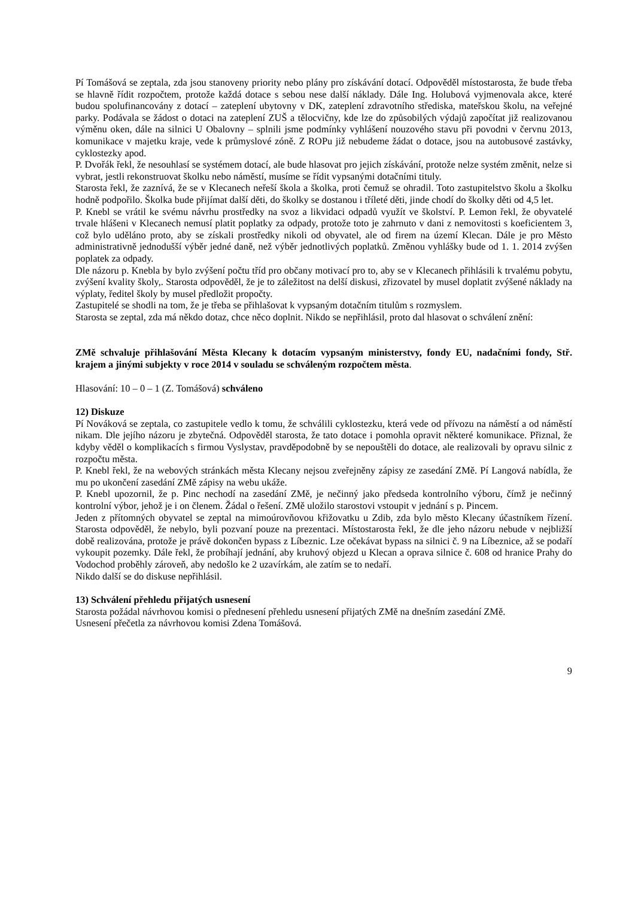Pí Tomášová se zeptala, zda jsou stanoveny priority nebo plány pro získávání dotací. Odpověděl místostarosta, že bude třeba se hlavně řídit rozpočtem, protože každá dotace s sebou nese další náklady. Dále Ing. Holubová vyjmenovala akce, které budou spolufinancovány z dotací – zateplení ubytovny v DK, zateplení zdravotního střediska, mateřskou školu, na veřejné parky. Podávala se žádost o dotaci na zateplení ZUŠ a tělocvičny, kde lze do způsobilých výdajů započítat již realizovanou výměnu oken, dále na silnici U Obalovny – splnili jsme podmínky vyhlášení nouzového stavu při povodni v červnu 2013, komunikace v majetku kraje, vede k průmyslové zóně. Z ROPu již nebudeme žádat o dotace, jsou na autobusové zastávky, cyklostezky apod.
P. Dvořák řekl, že nesouhlasí se systémem dotací, ale bude hlasovat pro jejich získávání, protože nelze systém změnit, nelze si vybrat, jestli rekonstruovat školku nebo náměstí, musíme se řídit vypsanými dotačními tituly.
Starosta řekl, že zaznívá, že se v Klecanech neřeší škola a školka, proti čemuž se ohradil. Toto zastupitelstvo školu a školku hodně podpořilo. Školka bude přijímat další děti, do školky se dostanou i tříleté děti, jinde chodí do školky děti od 4,5 let.
P. Knebl se vrátil ke svému návrhu prostředky na svoz a likvidaci odpadů využít ve školství. P. Lemon řekl, že obyvatelé trvale hlášeni v Klecanech nemusí platit poplatky za odpady, protože toto je zahrnuto v dani z nemovitosti s koeficientem 3, což bylo uděláno proto, aby se získali prostředky nikoli od obyvatel, ale od firem na území Klecan. Dále je pro Město administrativně jednodušší výběr jedné daně, než výběr jednotlivých poplatků. Změnou vyhlášky bude od 1. 1. 2014 zvýšen poplatek za odpady.
Dle názoru p. Knebla by bylo zvýšení počtu tříd pro občany motivací pro to, aby se v Klecanech přihlásili k trvalému pobytu, zvýšení kvality školy,. Starosta odpověděl, že je to záležitost na delší diskusi, zřizovatel by musel doplatit zvýšené náklady na výplaty, ředitel školy by musel předložit propočty.
Zastupitelé se shodli na tom, že je třeba se přihlašovat k vypsaným dotačním titulům s rozmyslem.
Starosta se zeptal, zda má někdo dotaz, chce něco doplnit. Nikdo se nepřihlásil, proto dal hlasovat o schválení znění:
ZMě schvaluje přihlašování Města Klecany k dotacím vypsaným ministerstvy, fondy EU, nadačními fondy, Stř. krajem a jinými subjekty v roce 2014 v souladu se schváleným rozpočtem města.
Hlasování: 10 – 0 – 1 (Z. Tomášová) schváleno
12) Diskuze
Pí Nováková se zeptala, co zastupitele vedlo k tomu, že schválili cyklostezku, která vede od přívozu na náměstí a od náměstí nikam. Dle jejího názoru je zbytečná. Odpověděl starosta, že tato dotace i pomohla opravit některé komunikace. Přiznal, že kdyby věděl o komplikacích s firmou Vyslystav, pravděpodobně by se nepouštěli do dotace, ale realizovali by opravu silnic z rozpočtu města.
P. Knebl řekl, že na webových stránkách města Klecany nejsou zveřejněny zápisy ze zasedání ZMě. Pí Langová nabídla, že mu po ukončení zasedání ZMě zápisy na webu ukáže.
P. Knebl upozornil, že p. Pinc nechodí na zasedání ZMě, je nečinný jako předseda kontrolního výboru, čímž je nečinný kontrolní výbor, jehož je i on členem. Žádal o řešení. ZMě uložilo starostovi vstoupit v jednání s p. Pincem.
Jeden z přítomných obyvatel se zeptal na mimoúrovňovou křižovatku u Zdib, zda bylo město Klecany účastníkem řízení. Starosta odpověděl, že nebylo, byli pozvaní pouze na prezentaci. Místostarosta řekl, že dle jeho názoru nebude v nejbližší době realizována, protože je právě dokončen bypass z Líbeznic. Lze očekávat bypass na silnici č. 9 na Líbeznice, až se podaří vykoupit pozemky. Dále řekl, že probíhají jednání, aby kruhový objezd u Klecan a oprava silnice č. 608 od hranice Prahy do Vodochod proběhly zároveň, aby nedošlo ke 2 uzavírkám, ale zatím se to nedaří.
Nikdo další se do diskuse nepřihlásil.
13) Schválení přehledu přijatých usnesení
Starosta požádal návrhovou komisi o přednesení přehledu usnesení přijatých ZMě na dnešním zasedání ZMě.
Usnesení přečetla za návrhovou komisi Zdena Tomášová.
9